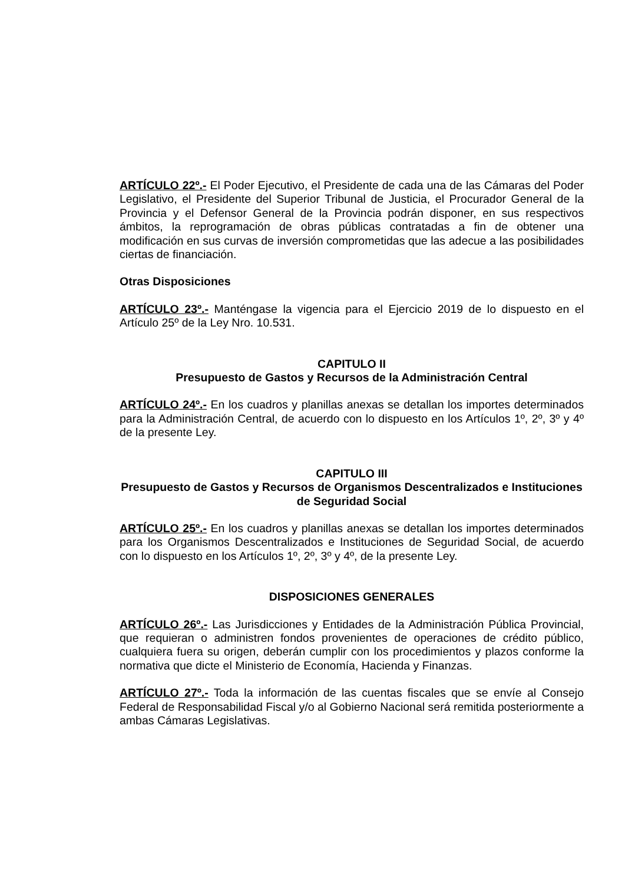ARTÍCULO 22º.- El Poder Ejecutivo, el Presidente de cada una de las Cámaras del Poder Legislativo, el Presidente del Superior Tribunal de Justicia, el Procurador General de la Provincia y el Defensor General de la Provincia podrán disponer, en sus respectivos ámbitos, la reprogramación de obras públicas contratadas a fin de obtener una modificación en sus curvas de inversión comprometidas que las adecue a las posibilidades ciertas de financiación.
Otras Disposiciones
ARTÍCULO 23º.- Manténgase la vigencia para el Ejercicio 2019 de lo dispuesto en el Artículo 25º de la Ley Nro. 10.531.
CAPITULO II
Presupuesto de Gastos y Recursos de la Administración Central
ARTÍCULO 24º.- En los cuadros y planillas anexas se detallan los importes determinados para la Administración Central, de acuerdo con lo dispuesto en los Artículos 1º, 2º, 3º y 4º de la presente Ley.
CAPITULO III
Presupuesto de Gastos y Recursos de Organismos Descentralizados e Instituciones de Seguridad Social
ARTÍCULO 25º.- En los cuadros y planillas anexas se detallan los importes determinados para los Organismos Descentralizados e Instituciones de Seguridad Social, de acuerdo con lo dispuesto en los Artículos 1º, 2º, 3º y 4º, de la presente Ley.
DISPOSICIONES GENERALES
ARTÍCULO 26º.- Las Jurisdicciones y Entidades de la Administración Pública Provincial, que requieran o administren fondos provenientes de operaciones de crédito público, cualquiera fuera su origen, deberán cumplir con los procedimientos y plazos conforme la normativa que dicte el Ministerio de Economía, Hacienda y Finanzas.
ARTÍCULO 27º.- Toda la información de las cuentas fiscales que se envíe al Consejo Federal de Responsabilidad Fiscal y/o al Gobierno Nacional será remitida posteriormente a ambas Cámaras Legislativas.